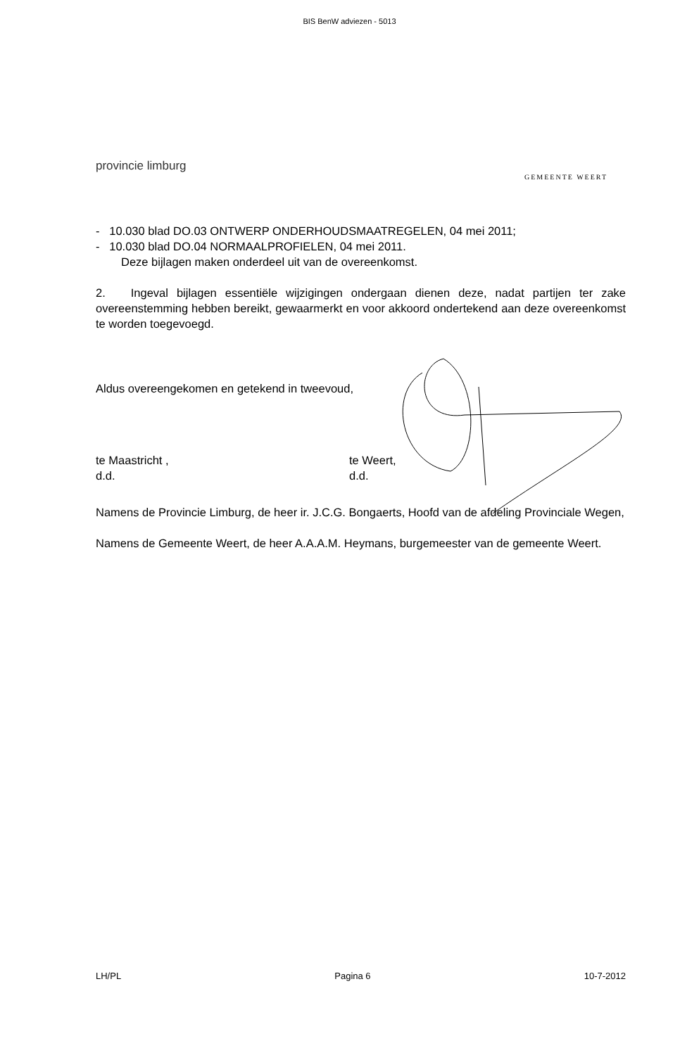BIS BenW adviezen - 5013
provincie limburg
GEMEENTE WEERT
- 10.030 blad DO.03 ONTWERP ONDERHOUDSMAATREGELEN, 04 mei 2011;
- 10.030 blad DO.04 NORMAALPROFIELEN, 04 mei 2011.
Deze bijlagen maken onderdeel uit van de overeenkomst.
2. Ingeval bijlagen essentiële wijzigingen ondergaan dienen deze, nadat partijen ter zake overeenstemming hebben bereikt, gewaarmerkt en voor akkoord ondertekend aan deze overeenkomst te worden toegevoegd.
Aldus overeengekomen en getekend in tweevoud,
te Maastricht ,
d.d.
te Weert,
d.d.
Namens de Provincie Limburg, de heer ir. J.C.G. Bongaerts, Hoofd van de afdeling Provinciale Wegen,
Namens de Gemeente Weert, de heer A.A.A.M. Heymans, burgemeester van de gemeente Weert.
LH/PL Pagina 6 10-7-2012